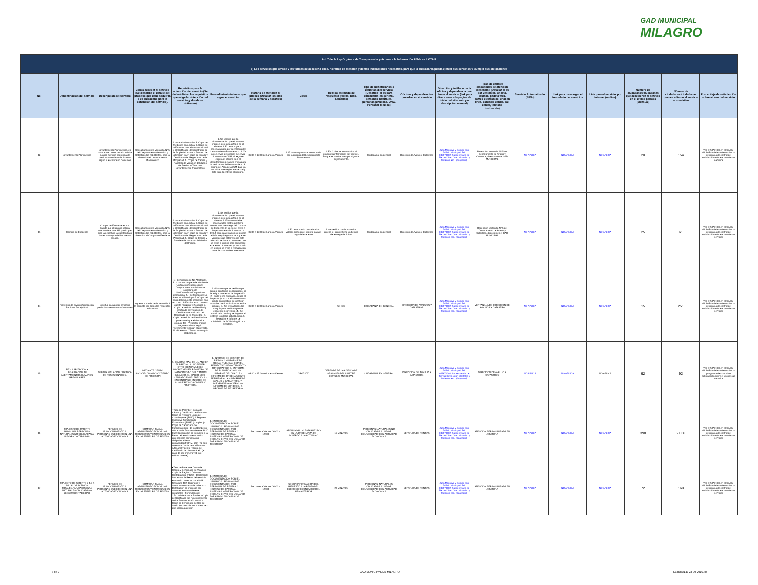GAD MUNICIPAL
MILAGRO
| Art. 7 de la Ley Orgánica de Transparencia y Acceso a la Información Pública - LOTAIP | | | | | | | | | | | | | | | | | | |
| d) Los servicios que ofrece y las formas de acceder a ellos, horarios de atención y demás indicaciones necesarias, para que la ciudadanía pueda ejercer sus derechos y cumplir sus obligaciones | | | | | | | | | | | | | | | | | | |
| No. | Denominación del servicio | Descripción del servicio | Cómo acceder al servicio (Se describe el detalle del proceso que debe seguir la o el ciudadano para la obtención del servicio). | Requisitos para la obtención del servicio (Se deberá listar los requisitos que exige la obtención del servicio y donde se obtienen) | Procedimiento interno que sigue el servicio | Horario de atención al público (Detallar los días de la semana y horarios) | Costo | Tiempo estimado de respuesta (Horas, Días, Semanas) | Tipo de beneficiarios o usuarios del servicio (Describir si es para ciudadanía en general, personas naturales, personas jurídicas, ONG, Personal Médico) | Oficinas y dependencias que ofrecen el servicio | Dirección y teléfono de la oficina y dependencia que ofrece el servicio (link para direccionar a la página de inicio del sitio web y/o descripción manual) | Tipos de canales disponibles de atención presencial: (Detallar si es por ventanilla, oficina, brigada, página web, correo electrónico, chat en línea, contacto center, call center, teléfono institución) | Servicio Automatizado (Si/No) | Link para descargar el formulario de servicios | Link para el servicio por internet (on line) | Número de ciudadanos/ciudadanas que accedieron al servicio en el último período (Mensual) | Número de ciudadanos/ciudadanas que accedieron al servicio acumulativo | Porcentaje de satisfacción sobre el uso del servicio |
| 12 | Levantamiento Planimetrico | Levantamiento Planimetrico, es una tramite que el usuario solicita cuando hay una diferencia de medidas o de datos de linderos segun la escritura no Coinciden | Consultando en la ventanilla Nº 5 del Departamento de Avaluo y Catastros los habilitantes, para la obtencion el Levantamiento Planimetrico | 1. tasa administrativa 2. Copia de Predio del año actual 3. Copia de la Escritura con el catastro alctual y el Certificado del registrador de la Propiedad actual 4.En caso de Lotizacion traer copia de minuta y Certificado del Registrador de la Propiedad. 5. Copia de Cedula y Papeleta de Votacion del dueño del Predio. 6,Tasa para Levantamiento Planimetrico | 1. Se verifica que la documentacion que el usuario ingrese, este actualizado en el sistema 2. El usuario ya no cancelara nada por la entrega del Levantamiento Planimetrico. 2. Ya no se envia a inspecion se envia documnto a ACUM y luego se espera el informe que el departamento de acum envia para la realizacion del levantamiento 3. Cuando el Area de ACUM baje ya actualizado se registra en excel y listo para la entrega al usuario. | 08:00 a 17:00 de Lunes a Viernes | 1. El usuario ya no cancelara nada por la entrega del Levantamiento Planimetrico | 1. En 3 dias se le comunica al usuario la informacion del tramite.. Porque el tramite pasa por algunos departamento. | Ciudadanía en general | Direccion de Avaluo y Catastros | Juan Montalvo y Bolívar Esq. Edificio Municipal. Telf. 042970002. Subsecretaria de Tierras Direc. Juan Montalvo y Malecón esq. (Guayaquil) | Recepcion ventanilla Nº 5 del Departamento de Avaluo y Catastros, direccion en el GAD MUNICIPAL | NO APLICA | NO APLICA | NO APLICA | 20 | 154 | "NO DISPONIBLE" El GADM-MILAGRO deberá desarrollar un programa de control de satisfacción sobre el uso de sus servicios |
| 13 | Compra de Exedente | Compra de Exedente es una tramite que el usuario solicita cuando tiene mas M2 que lo que dice las escritura la cual tendra q haces la compra del los metros pasado. | Consultando en la ventanilla Nº 5 del Departamento de Avaluo y Catastros los habilitantes, para la obtencion el Compra de Exedente | 1. tasa administrativa 2. Copia de Predio del año actual 3. Copia de la Escritura con el catastro alctual y el Certificado del registrador de la Propiedad actual 4.En caso de Lotizacion traer copia de minuta y Certificado del Registrador de la Propiedad. 5. Copia de Cedula y Papeleta de Votacion del dueño del Predio. | 1. Se verifica que la documentacion que el usuario ingrese, este actualizado en el sistema 2. El usuario debe cancelara los metro que tiene demas para la entrega del Compra de Exedente. 2. Ya no se envia a inspecion se envia documnto a D.O.T para la afectacion se espera el informe y luego una vez que se verifique que el terreno no esta afectado se hace un informen que se envia a juridico para comprade exedente . 3. una vez ya aprobado en juridico se envia a recaudacion hacer la comprade el exedente. | 08:00 a 17:00 de Lunes a Viernes | 1. El usuario solo cancelara los valores dicho en el informe para el pago del exedente. | 1. se verifica con la inspecion anterio el tramite tiene un tiempo de entrega de 6 dias | Ciudadanía en general | Direccion de Avaluo y Catastros | Juan Montalvo y Bolívar Esq. Edificio Municipal. Telf. 042970002. Subsecretaria de Tierras Direc. Juan Montalvo y Malecón esq. (Guayaquil) | Recepcion ventanilla Nº 5 del Departamento de Avaluo y Catastros, direccion en el GAD MUNICIPAL | NO APLICA | NO APLICA | NO APLICA | 25 | 61 | "NO DISPONIBLE" El GADM-MILAGRO deberá desarrollar un programa de control de satisfacción sobre el uso de sus servicios |
| 14 | Proyectos de División/Unificación/ Partición Extrajudicial | Solicitud para poder dividir un predio hasta en maximo 10 solares | Ingresar a través de la ventanilla 6 la carpeta con todos los requesitos solicitados. | 1.- Certificado de No Afectación. 2.- Comprar carpeta de trámite de Unificación/Subdivisión 3.- Comprar tasa administrativa solicitando la división/unificación/partición extrajudicial 4.- Certificado de No Adeudar al Municipio 5.- Copia del pago del impuesto predial del año en curso. 6.-Escritura con catastro vigente (Original y 2 copias). 7.- Copia de cédula de identidad y certificado de votación. 8.-Certificado actualizado del Registrado de la Propiedad. 9.-Copia de cédula de identidad del profesional que elabora los croquis. 10.- Presentar croquis según escritura, según relevamiento y según el proyecto. 11.- Presentar CD con los croquis elaborados. | 1.- Una vez que se verifica que cumple con todos los requisitos, se le asigna una fecha de inspección. 2.- En la fecha asignada, acude el inspector junto con el interesado al predio en cuestión, se verifican todas las medidas indicadas en los croquis. 3.- Se revisa todos los croquis para verificar que se encuentren correctos. 4.- Se actualiza la cartilla y se ingresa al sistema los datos actualizados. 5.- Se realiza el informe de subdivisión de ACUM dirigido a la Directora. | 08:00 a 17:00 de Lunes a Viernes | | Un mes | CIUDADANIA EN GENERAL | DIRECCIÓN DE AVALÚOS Y CATASTROS | Juan Montalvo y Bolívar Esq. Edificio Municipal. Telf. 042970002. Subsecretaria de Tierras Direc. Juan Montalvo y Malecón esq. (Guayaquil) | VENTANILLA DE DIRECCIÓN DE AVALUOS Y CATASTRO | NO APLICA | NO APLICA | NO APLICA | 15 | 251 | "NO DISPONIBLE" El GADM-MILAGRO deberá desarrollar un programa de control de satisfacción sobre el uso de sus servicios |
| 15 | REGULARIZACION Y LEGALIZACION DE ASENTAMIENTOS HUMANOS IRREGULARES | DEFINIR SITUACION JURIDICA DE POSESIONARIOS. | MEDIANTE CENSO SOCIOECONOMICO Y TIEMPO DE POSESION | 1.- HABITAR MAS DE UN AÑO EN EL PREDIO. 2.- NO TENER OTRO BIEN INMUEBLE INSCRITO EN EL REGISTRO DE LA PROPIEDAD DEL CANTON MILAGRO. 3.- HABER SIDO CENSADO EN EL PREDIO. 4.- ENCONTRASE EN GOCE DE SUS DERECHOS CIVILES Y POLITICOS. | 1.-INFORME DE GESTION DE RIESGO. 2.- INFORME DE OBRAS PUBLICAS CON EL RESPECTIVO LEVANTAMIENTO TOPOGRAFICO. 3.- INFORME DE PLANIFICACION. 4.- INFORME DEL DUAC. 5.- INFORME DE ORDENAMIENTO TERRITORIAL. 6.- INFORME DE AVALUO Y CATASTROS. 7.- INFORME FINANCIERO. 8.- INFORME DE JURIDICO. 9.- INFORME DE SECRETARIA. | 08:00 a 17:00 de Lunes a Viernes | GRATUITO | DEPENDE DE LA AGENDA DE SESIONES DEL ILUSTRE CONSEJO MUNICIPAL | CIUDADANIA EN GENERAL | DIRECCION DE AVALUO Y CATASTROS | Juan Montalvo y Bolívar Esq. Edificio Municipal. Telf. 042970002. Subsecretaria de Tierras Direc. Juan Montalvo y Malecón esq. (Guayaquil) | DIRECCION DE AVALUO Y CATASTROS | NO APLICA | NO APLICA | NO APLICA | 92 | 92 | "NO DISPONIBLE" El GADM-MILAGRO deberá desarrollar un programa de control de satisfacción sobre el uso de sus servicios |
| 16 | IMPUESTO DE PATENTE MUNICIPAL PERSONAS NATURALES NO OBLIGADAS A LLEVAR CONTABILIDAD | PERMISO DE FUNCIONAMIENTO A PERSONAS QUE EJERCEN UNA ACTIVIDAD ECONOMICA | COMPRAR TASAS, ADJUNTANDO TODOS LOS REQUISITOS Y ENTREGARLOS EN LA JEFATURA DE RENTAS | • Tasa de Patente • Copia de Cédula y Certificado de Votación • Copia de Registro Único de Contribuyente (RUC) ó Régimen Impositivo Simplificado Ecuatoriano (RISE) (completo) • Copia de Certificado de Funcionamiento de los Bomberos año actual • En caso de tener RUC traer Declaración de Impuesto a la Renta del ejercicio económico anterior para personas no obligadas a llevar contabilidad(FORM. 102) • Si son artesanos Copia de Calificación Artesanal vigente • Copia de Certificado de Uso de Suelo (en caso de ser primera vez que solicita patente) | 1. ENTREGA DE DOCUMENTACION POR EL USUARIO 2. REVISION DE DOCUMENTACION POR PERSONAL DE RENTAS 3. INGRESO DE DATOS AL SISTEMA 4. GENERACION DE DEUDA 5. ENVIO DEL USUARIO PARA PAGO EN CAJAS DE TESORERIA | De Lunes a Viernes 08h00 a 17h00 | SEGÚN AVALUO ESTABLECIDO EN LA ORDENANZA DE ACUERDO A LA ACTIVIDAD | 15 MINUTOS | PERSONAS NATURALES NO OBLIGADAS A LLEVAR CONTABILIDAD CON ACTIVIDAD ECONOMICA | JEFATURA DE RENTAS | Juan Montalvo y Bolívar Esq. Edificio Municipal. Telf. 042970002. Subsecretaria de Tierras Direc. Juan Montalvo y Malecón esq. (Guayaquil) | ATENCION PERSONALIZADA EN JEFATURA | NO APLICA | NO APLICA | NO APLICA | 398 | 2,036 | "NO DISPONIBLE" El GADM-MILAGRO deberá desarrollar un programa de control de satisfacción sobre el uso de sus servicios |
| 17 | IMPUESTO DE PATENTE Y 1.5 X MIL A LOS ACTIVOS TOTALES,PARA PERSONAS NATURALES OBLIGADAS A LLEVAR CONTABILIDAD | PERMISO DE FUNCIONAMIENTO A PERSONAS QUE EJERCEN UNA ACTIVIDAD ECONOMICA | COMPRAR TASAS, ADJUNTANDO TODOS LOS REQUISITOS Y ENTREGARLOS EN LA JEFATURA DE RENTAS | • Tasa de Patente • Copia de Cédula y Certificado de Votación • Copia de Registro Único de Contribuyente (RUC) • Declaración Impuesto a la Renta del ejercicio económico anterior por el S.R.I. formulario 102, Ordinaria y Sustitutiva en caso de haberlo. • Distribución de ingresos por cantones en caso de tener sucursales • Formulario de 1.5x1mil de Activos Totales • Copia de Certificado de Funcionamiento de los Bomberos año actual • Copia de Certificado de Uso de Suelo (en caso de ser primera vez que solicita patente) | 1. ENTREGA DE DOCUMENTACION POR EL USUARIO 2. REVISION DE DOCUMENTACION POR PERSONAL DE RENTAS 3. INGRESO DE DATOS AL SISTEMA 4. GENERACION DE DEUDA 5. ENVIO DEL USUARIO PARA PAGO EN CAJAS DE TESORERIA | De Lunes a Viernes 08h00 a 17h00 | SEGÚN INFORMACION DEL IMPUESTO A LA RENTA DEL EJERCICIO ECONOMICO DEL AÑO ANTERIOR | 20 MINUTOS | PERSONAS NATURALES OBLIGADAS A LLEVAR CONTABILIDAD CON ACTIVIDAD ECONOMICA | JEFATURA DE RENTAS | Juan Montalvo y Bolívar Esq. Edificio Municipal. Telf. 042970002. Subsecretaria de Tierras Direc. Juan Montalvo y Malecón esq. (Guayaquil) | ATENCION PERSONALIZADA EN JEFATURA | NO APLICA | NO APLICA | NO APLICA | 72 | 160 | "NO DISPONIBLE" El GADM-MILAGRO deberá desarrollar un programa de control de satisfacción sobre el uso de sus servicios |
3 de 7 GAD MUNICIPAL DE MILAGRO LETERAL D 23-09-2016.xls